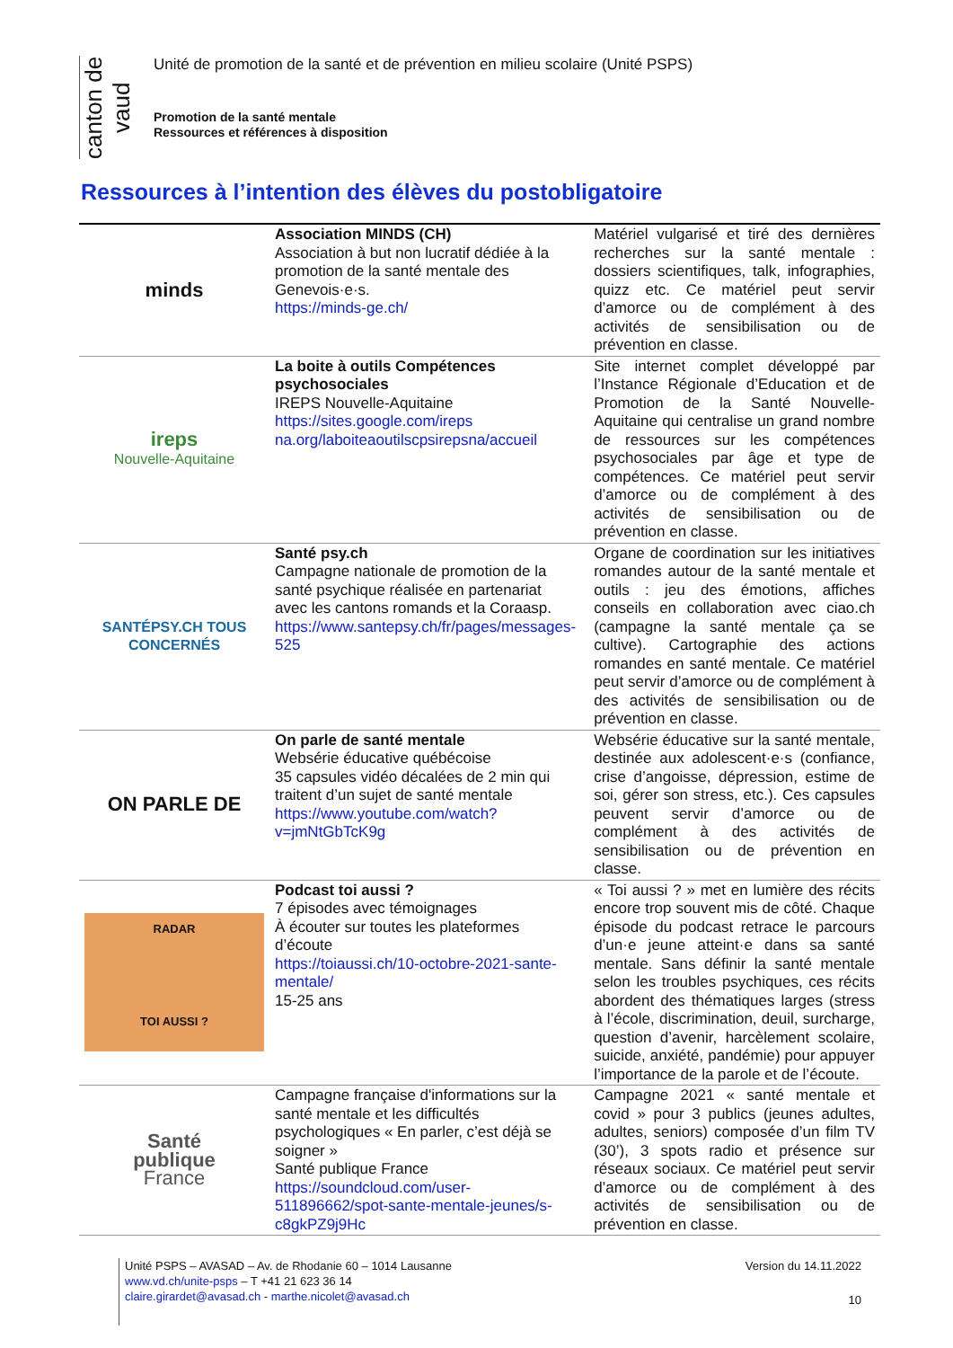canton de vaud
Unité de promotion de la santé et de prévention en milieu scolaire (Unité PSPS)
Promotion de la santé mentale
Ressources et références à disposition
Ressources à l’intention des élèves du postobligatoire
| minds | Association MINDS (CH) Association à but non lucratif dédiée à la promotion de la santé mentale des Genevois·e·s. https://minds-ge.ch/ | Matériel vulgarisé et tiré des dernières recherches sur la santé mentale : dossiers scientifiques, talk, infographies, quizz etc. Ce matériel peut servir d’amorce ou de complément à des activités de sensibilisation ou de prévention en classe. |
| ireps Nouvelle-Aquitaine | La boite à outils Compétences psychosociales IREPS Nouvelle-Aquitaine https://sites.google.com/ireps na.org/laboiteaoutilscpsirepsna/accueil | Site internet complet développé par l’Instance Régionale d’Education et de Promotion de la Santé Nouvelle-Aquitaine qui centralise un grand nombre de ressources sur les compétences psychosociales par âge et type de compétences. Ce matériel peut servir d’amorce ou de complément à des activités de sensibilisation ou de prévention en classe. |
| SANTÉPSY.CH TOUS CONCERNÉS | Santé psy.ch Campagne nationale de promotion de la santé psychique réalisée en partenariat avec les cantons romands et la Coraasp. https://www.santepsy.ch/fr/pages/messages-525 | Organe de coordination sur les initiatives romandes autour de la santé mentale et outils : jeu des émotions, affiches conseils en collaboration avec ciao.ch (campagne la santé mentale ça se cultive). Cartographie des actions romandes en santé mentale. Ce matériel peut servir d’amorce ou de complément à des activités de sensibilisation ou de prévention en classe. |
| ON PARLE DE | On parle de santé mentale Websérie éducative québécoise 35 capsules vidéo décalées de 2 min qui traitent d’un sujet de santé mentale https://www.youtube.com/watch?v=jmNtGbTcK9g | Websérie éducative sur la santé mentale, destinée aux adolescent·e·s (confiance, crise d’angoisse, dépression, estime de soi, gérer son stress, etc.). Ces capsules peuvent servir d’amorce ou de complément à des activités de sensibilisation ou de prévention en classe. |
| RADAR TOI AUSSI ? | Podcast toi aussi ? 7 épisodes avec témoignages À écouter sur toutes les plateformes d’écoute https://toiaussi.ch/10-octobre-2021-sante-mentale/ 15-25 ans | « Toi aussi ? » met en lumière des récits encore trop souvent mis de côté. Chaque épisode du podcast retrace le parcours d’un·e jeune atteint·e dans sa santé mentale. Sans définir la santé mentale selon les troubles psychiques, ces récits abordent des thématiques larges (stress à l’école, discrimination, deuil, surcharge, question d’avenir, harcèlement scolaire, suicide, anxiété, pandémie) pour appuyer l’importance de la parole et de l’écoute. |
| Santé publique France | Campagne française d'informations sur la santé mentale et les difficultés psychologiques « En parler, c’est déjà se soigner » Santé publique France https://soundcloud.com/user-511896662/spot-sante-mentale-jeunes/s-c8gkPZ9j9Hc | Campagne 2021 « santé mentale et covid » pour 3 publics (jeunes adultes, adultes, seniors) composée d’un film TV (30’), 3 spots radio et présence sur réseaux sociaux. Ce matériel peut servir d’amorce ou de complément à des activités de sensibilisation ou de prévention en classe. |
Unité PSPS – AVASAD – Av. de Rhodanie 60 – 1014 Lausanne
www.vd.ch/unite-psps – T +41 21 623 36 14
claire.girardet@avasad.ch - marthe.nicolet@avasad.ch
Version du 14.11.2022
10